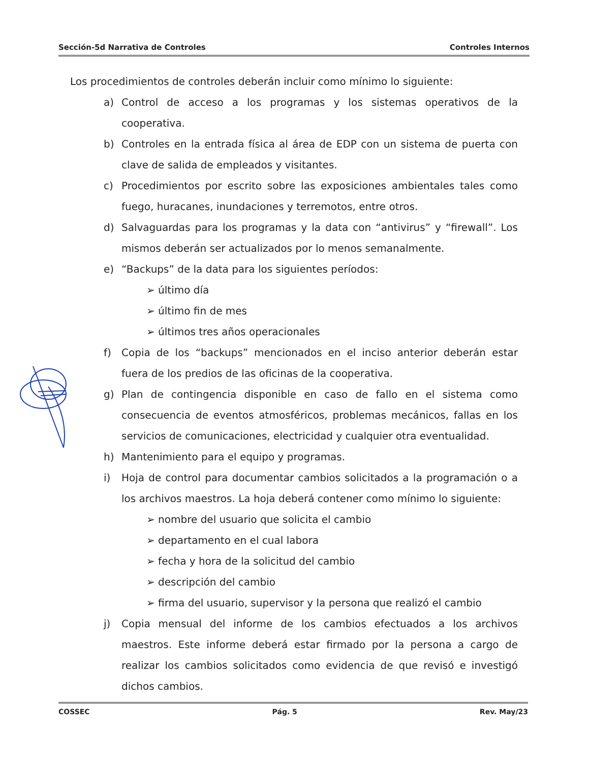Sección-5d Narrativa de Controles Controles Internos
Los procedimientos de controles deberán incluir como mínimo lo siguiente:
a) Control de acceso a los programas y los sistemas operativos de la cooperativa.
b) Controles en la entrada física al área de EDP con un sistema de puerta con clave de salida de empleados y visitantes.
c) Procedimientos por escrito sobre las exposiciones ambientales tales como fuego, huracanes, inundaciones y terremotos, entre otros.
d) Salvaguardas para los programas y la data con “antivirus” y “firewall”. Los mismos deberán ser actualizados por lo menos semanalmente.
e) “Backups” de la data para los siguientes períodos:
➢ último día
➢ último fin de mes
➢ últimos tres años operacionales
f) Copia de los “backups” mencionados en el inciso anterior deberán estar fuera de los predios de las oficinas de la cooperativa.
g) Plan de contingencia disponible en caso de fallo en el sistema como consecuencia de eventos atmosféricos, problemas mecánicos, fallas en los servicios de comunicaciones, electricidad y cualquier otra eventualidad.
h) Mantenimiento para el equipo y programas.
i) Hoja de control para documentar cambios solicitados a la programación o a los archivos maestros. La hoja deberá contener como mínimo lo siguiente:
➢ nombre del usuario que solicita el cambio
➢ departamento en el cual labora
➢ fecha y hora de la solicitud del cambio
➢ descripción del cambio
➢ firma del usuario, supervisor y la persona que realizó el cambio
j) Copia mensual del informe de los cambios efectuados a los archivos maestros. Este informe deberá estar firmado por la persona a cargo de realizar los cambios solicitados como evidencia de que revisó e investigó dichos cambios.
COSSEC Pág. 5 Rev. May/23